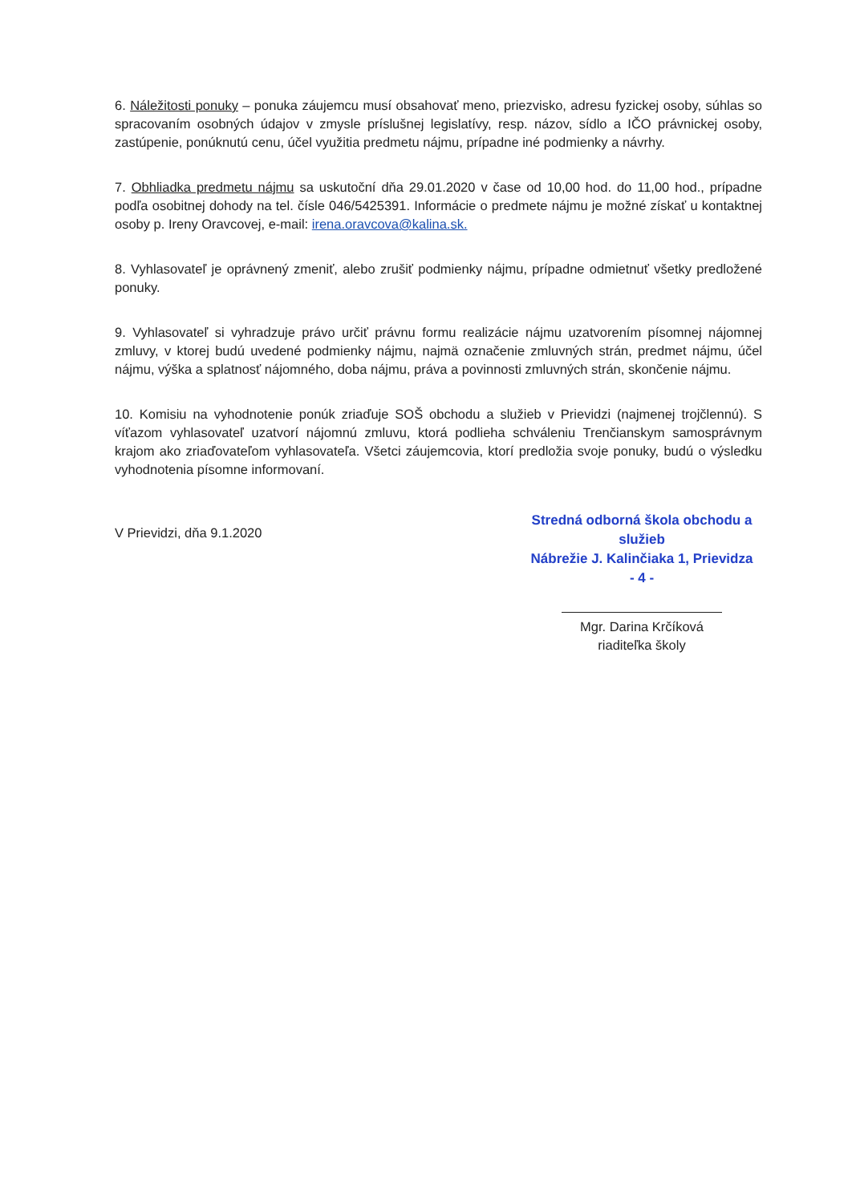6. Náležitosti ponuky – ponuka záujemcu musí obsahovať meno, priezvisko, adresu fyzickej osoby, súhlas so spracovaním osobných údajov v zmysle príslušnej legislatívy, resp. názov, sídlo a IČO právnickej osoby, zastúpenie, ponúknutú cenu, účel využitia predmetu nájmu, prípadne iné podmienky a návrhy.
7. Obhliadka predmetu nájmu sa uskutoční dňa 29.01.2020 v čase od 10,00 hod. do 11,00 hod., prípadne podľa osobitnej dohody na tel. čísle 046/5425391. Informácie o predmete nájmu je možné získať u kontaktnej osoby p. Ireny Oravcovej, e-mail: irena.oravcova@kalina.sk.
8. Vyhlasovateľ je oprávnený zmeniť, alebo zrušiť podmienky nájmu, prípadne odmietnuť všetky predložené ponuky.
9. Vyhlasovateľ si vyhradzuje právo určiť právnu formu realizácie nájmu uzatvorením písomnej nájomnej zmluvy, v ktorej budú uvedené podmienky nájmu, najmä označenie zmluvných strán, predmet nájmu, účel nájmu, výška a splatnosť nájomného, doba nájmu, práva a povinnosti zmluvných strán, skončenie nájmu.
10. Komisiu na vyhodnotenie ponúk zriaďuje SOŠ obchodu a služieb v Prievidzi (najmenej trojčlennú). S víťazom vyhlasovateľ uzatvorí nájomnú zmluvu, ktorá podlieha schváleniu Trenčianskym samosprávnym krajom ako zriaďovateľom vyhlasovateľa. Všetci záujemcovia, ktorí predložia svoje ponuky, budú o výsledku vyhodnotenia písomne informovaní.
V Prievidzi, dňa 9.1.2020
Stredná odborná škola obchodu a služieb
Nábrežie J. Kalinčiaka 1, Prievidza
- 4 -
Mgr. Darina Krčíková
riaditeľka školy